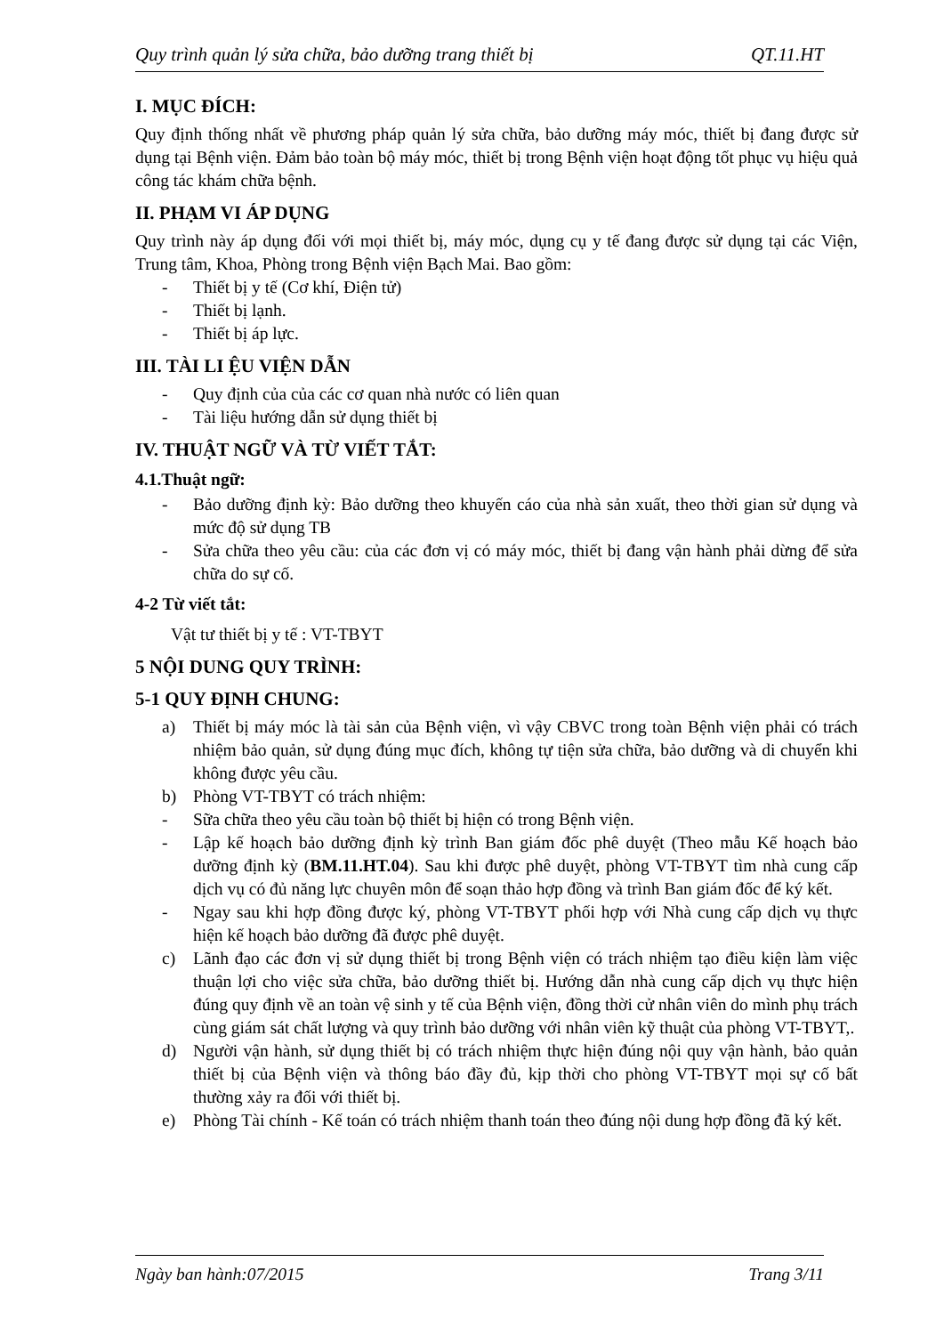Quy trình quản lý sửa chữa, bảo dưỡng trang thiết bị QT.11.HT
I. MỤC ĐÍCH:
Quy định thống nhất về phương pháp quản lý sửa chữa, bảo dưỡng máy móc, thiết bị đang được sử dụng tại Bệnh viện. Đảm bảo toàn bộ máy móc, thiết bị trong Bệnh viện hoạt động tốt phục vụ hiệu quả công tác khám chữa bệnh.
II. PHẠM VI ÁP DỤNG
Quy trình này áp dụng đối với mọi thiết bị, máy móc, dụng cụ y tế đang được sử dụng tại các Viện, Trung tâm, Khoa, Phòng trong Bệnh viện Bạch Mai. Bao gồm:
- Thiết bị y tế (Cơ khí, Điện tử)
- Thiết bị lạnh.
- Thiết bị áp lực.
III. TÀI LI ỆU VIỆN DẪN
- Quy định của của các cơ quan nhà nước có liên quan
- Tài liệu hướng dẫn sử dụng thiết bị
IV. THUẬT NGỮ VÀ TỪ VIẾT TẮT:
4.1.Thuật ngữ:
- Bảo dưỡng định kỳ: Bảo dưỡng theo khuyến cáo của nhà sản xuất, theo thời gian sử dụng và mức độ sử dụng TB
- Sửa chữa theo yêu cầu: của các đơn vị có máy móc, thiết bị đang vận hành phải dừng để sửa chữa do sự cố.
4-2 Từ viết tắt:
Vật tư thiết bị y tế : VT-TBYT
5 NỘI DUNG QUY TRÌNH:
5-1 QUY ĐỊNH CHUNG:
a) Thiết bị máy móc là tài sản của Bệnh viện, vì vậy CBVC trong toàn Bệnh viện phải có trách nhiệm bảo quản, sử dụng đúng mục đích, không tự tiện sửa chữa, bảo dưỡng và di chuyển khi không được yêu cầu.
b) Phòng VT-TBYT có trách nhiệm:
- Sữa chữa theo yêu cầu toàn bộ thiết bị hiện có trong Bệnh viện.
- Lập kế hoạch bảo dưỡng định kỳ trình Ban giám đốc phê duyệt (Theo mẫu Kế hoạch bảo dưỡng định kỳ (BM.11.HT.04). Sau khi được phê duyệt, phòng VT-TBYT tìm nhà cung cấp dịch vụ có đủ năng lực chuyên môn để soạn thảo hợp đồng và trình Ban giám đốc để ký kết.
- Ngay sau khi hợp đồng được ký, phòng VT-TBYT phối hợp với Nhà cung cấp dịch vụ thực hiện kế hoạch bảo dưỡng đã được phê duyệt.
c) Lãnh đạo các đơn vị sử dụng thiết bị trong Bệnh viện có trách nhiệm tạo điều kiện làm việc thuận lợi cho việc sửa chữa, bảo dưỡng thiết bị. Hướng dẫn nhà cung cấp dịch vụ thực hiện đúng quy định về an toàn vệ sinh y tế của Bệnh viện, đồng thời cử nhân viên do mình phụ trách cùng giám sát chất lượng và quy trình bảo dưỡng với nhân viên kỹ thuật của phòng VT-TBYT,.
d) Người vận hành, sử dụng thiết bị có trách nhiệm thực hiện đúng nội quy vận hành, bảo quản thiết bị của Bệnh viện và thông báo đầy đủ, kịp thời cho phòng VT-TBYT mọi sự cố bất thường xảy ra đối với thiết bị.
e) Phòng Tài chính - Kế toán có trách nhiệm thanh toán theo đúng nội dung hợp đồng đã ký kết.
Ngày ban hành:07/2015 Trang 3/11